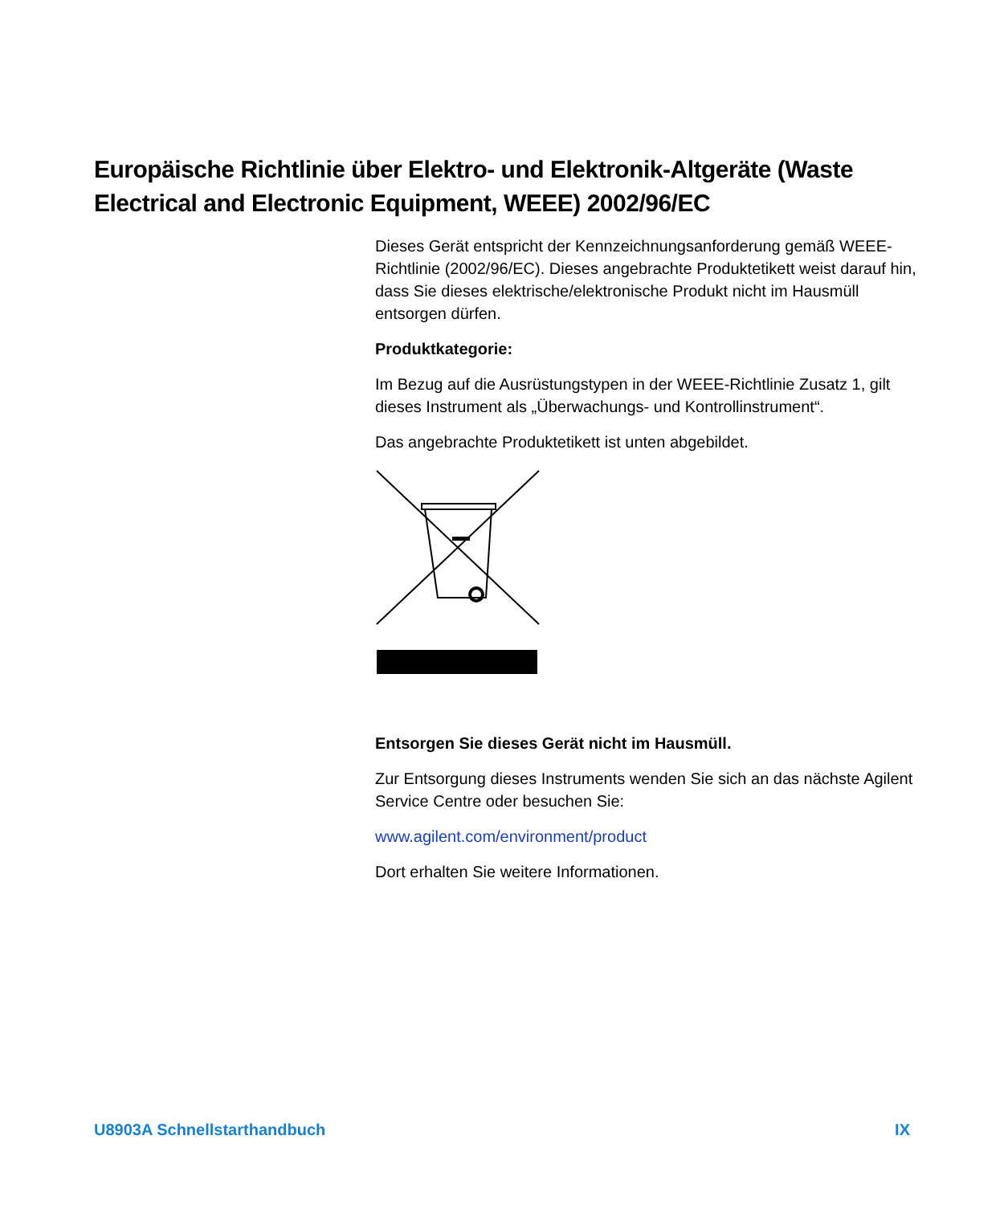Europäische Richtlinie über Elektro- und Elektronik-Altgeräte (Waste Electrical and Electronic Equipment, WEEE) 2002/96/EC
Dieses Gerät entspricht der Kennzeichnungsanforderung gemäß WEEE-Richtlinie (2002/96/EC). Dieses angebrachte Produktetikett weist darauf hin, dass Sie dieses elektrische/elektronische Produkt nicht im Hausmüll entsorgen dürfen.
Produktkategorie:
Im Bezug auf die Ausrüstungstypen in der WEEE-Richtlinie Zusatz 1, gilt dieses Instrument als „Überwachungs- und Kontrollinstrument“.
Das angebrachte Produktetikett ist unten abgebildet.
Entsorgen Sie dieses Gerät nicht im Hausmüll.
Zur Entsorgung dieses Instruments wenden Sie sich an das nächste Agilent Service Centre oder besuchen Sie:
www.agilent.com/environment/product
Dort erhalten Sie weitere Informationen.
U8903A Schnellstarthandbuch IX